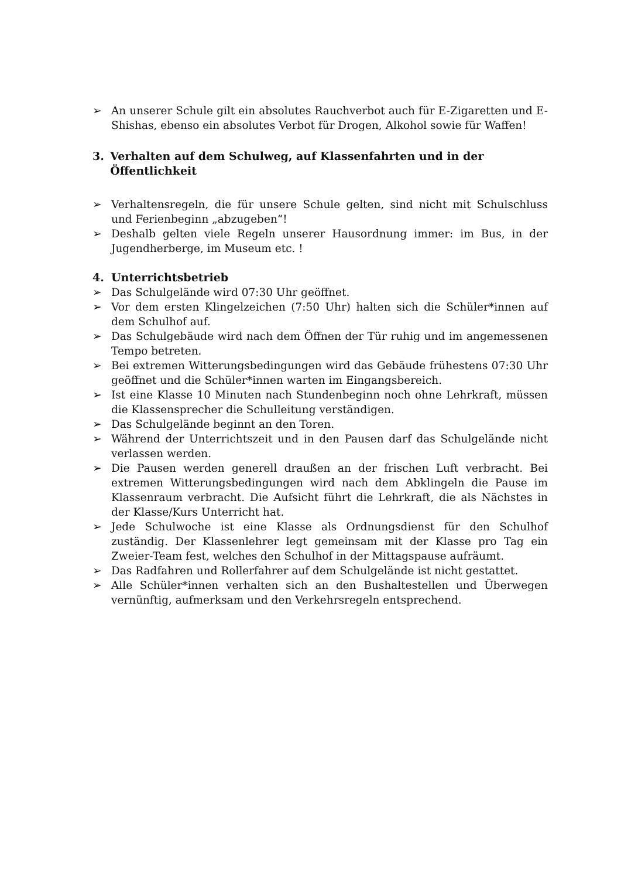➢ An unserer Schule gilt ein absolutes Rauchverbot auch für E-Zigaretten und E-Shishas, ebenso ein absolutes Verbot für Drogen, Alkohol sowie für Waffen!
3. Verhalten auf dem Schulweg, auf Klassenfahrten und in der Öffentlichkeit
➢ Verhaltensregeln, die für unsere Schule gelten, sind nicht mit Schulschluss und Ferienbeginn „abzugeben“!
➢ Deshalb gelten viele Regeln unserer Hausordnung immer: im Bus, in der Jugendherberge, im Museum etc. !
4. Unterrichtsbetrieb
➢ Das Schulgelände wird 07:30 Uhr geöffnet.
➢ Vor dem ersten Klingelzeichen (7:50 Uhr) halten sich die Schüler*innen auf dem Schulhof auf.
➢ Das Schulgebäude wird nach dem Öffnen der Tür ruhig und im angemessenen Tempo betreten.
➢ Bei extremen Witterungsbedingungen wird das Gebäude frühestens 07:30 Uhr geöffnet und die Schüler*innen warten im Eingangsbereich.
➢ Ist eine Klasse 10 Minuten nach Stundenbeginn noch ohne Lehrkraft, müssen die Klassensprecher die Schulleitung verständigen.
➢ Das Schulgelände beginnt an den Toren.
➢ Während der Unterrichtszeit und in den Pausen darf das Schulgelände nicht verlassen werden.
➢ Die Pausen werden generell draußen an der frischen Luft verbracht. Bei extremen Witterungsbedingungen wird nach dem Abklingeln die Pause im Klassenraum verbracht. Die Aufsicht führt die Lehrkraft, die als Nächstes in der Klasse/Kurs Unterricht hat.
➢ Jede Schulwoche ist eine Klasse als Ordnungsdienst für den Schulhof zuständig. Der Klassenlehrer legt gemeinsam mit der Klasse pro Tag ein Zweier-Team fest, welches den Schulhof in der Mittagspause aufräumt.
➢ Das Radfahren und Rollerfahrer auf dem Schulgelände ist nicht gestattet.
➢ Alle Schüler*innen verhalten sich an den Bushaltestellen und Überwegen vernünftig, aufmerksam und den Verkehrsregeln entsprechend.